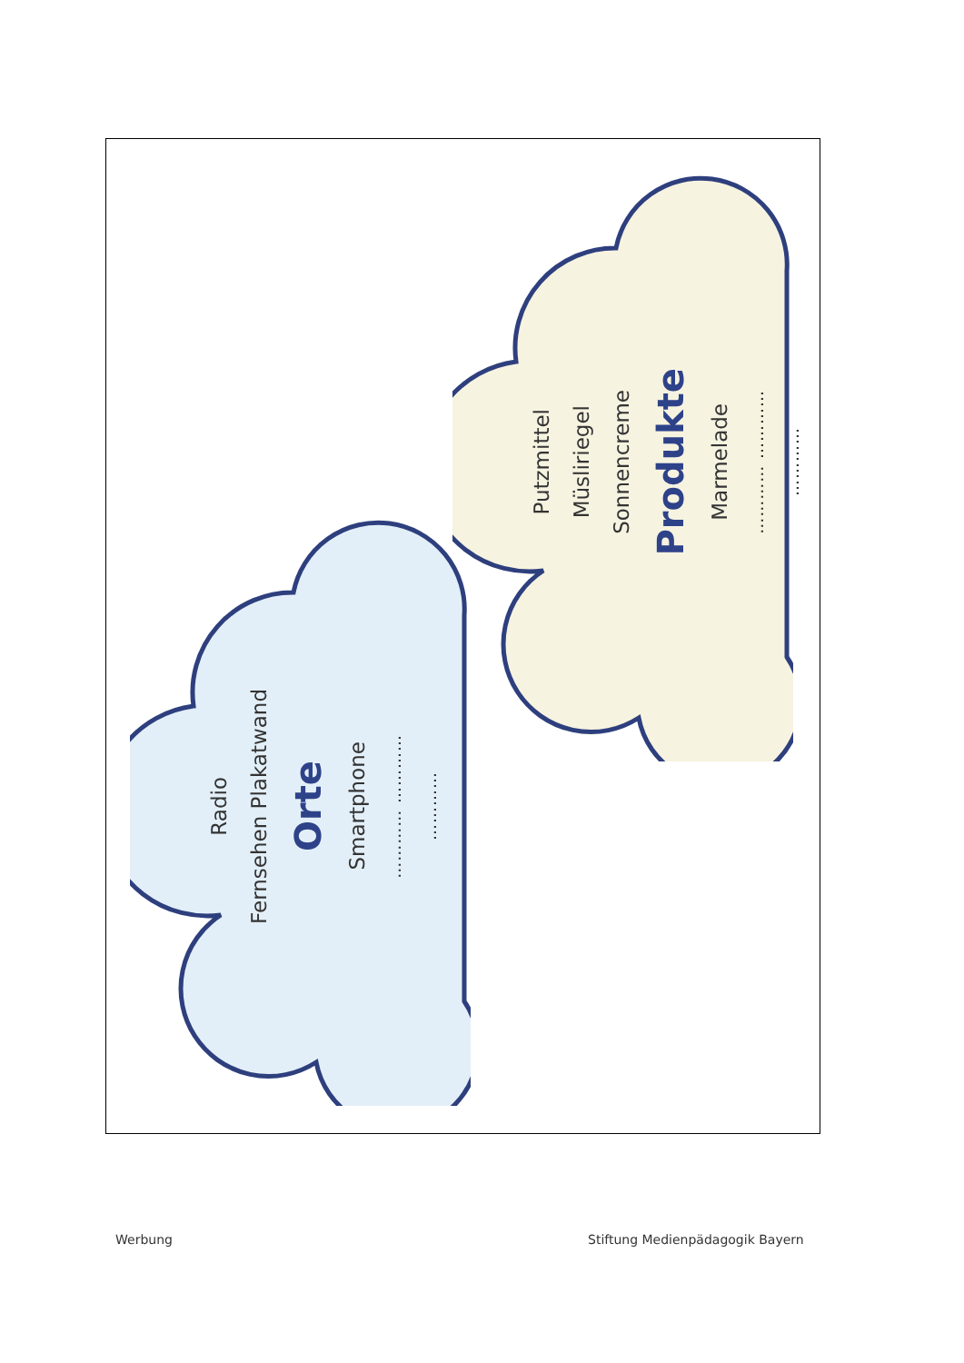Radio
Fernsehen Plakatwand
Orte
Smartphone
………… …………
…………
Putzmittel
Müsliriegel
Sonnencreme
Produkte
Marmelade
………… …………
…………
Werbung
Stiftung Medienpädagogik Bayern